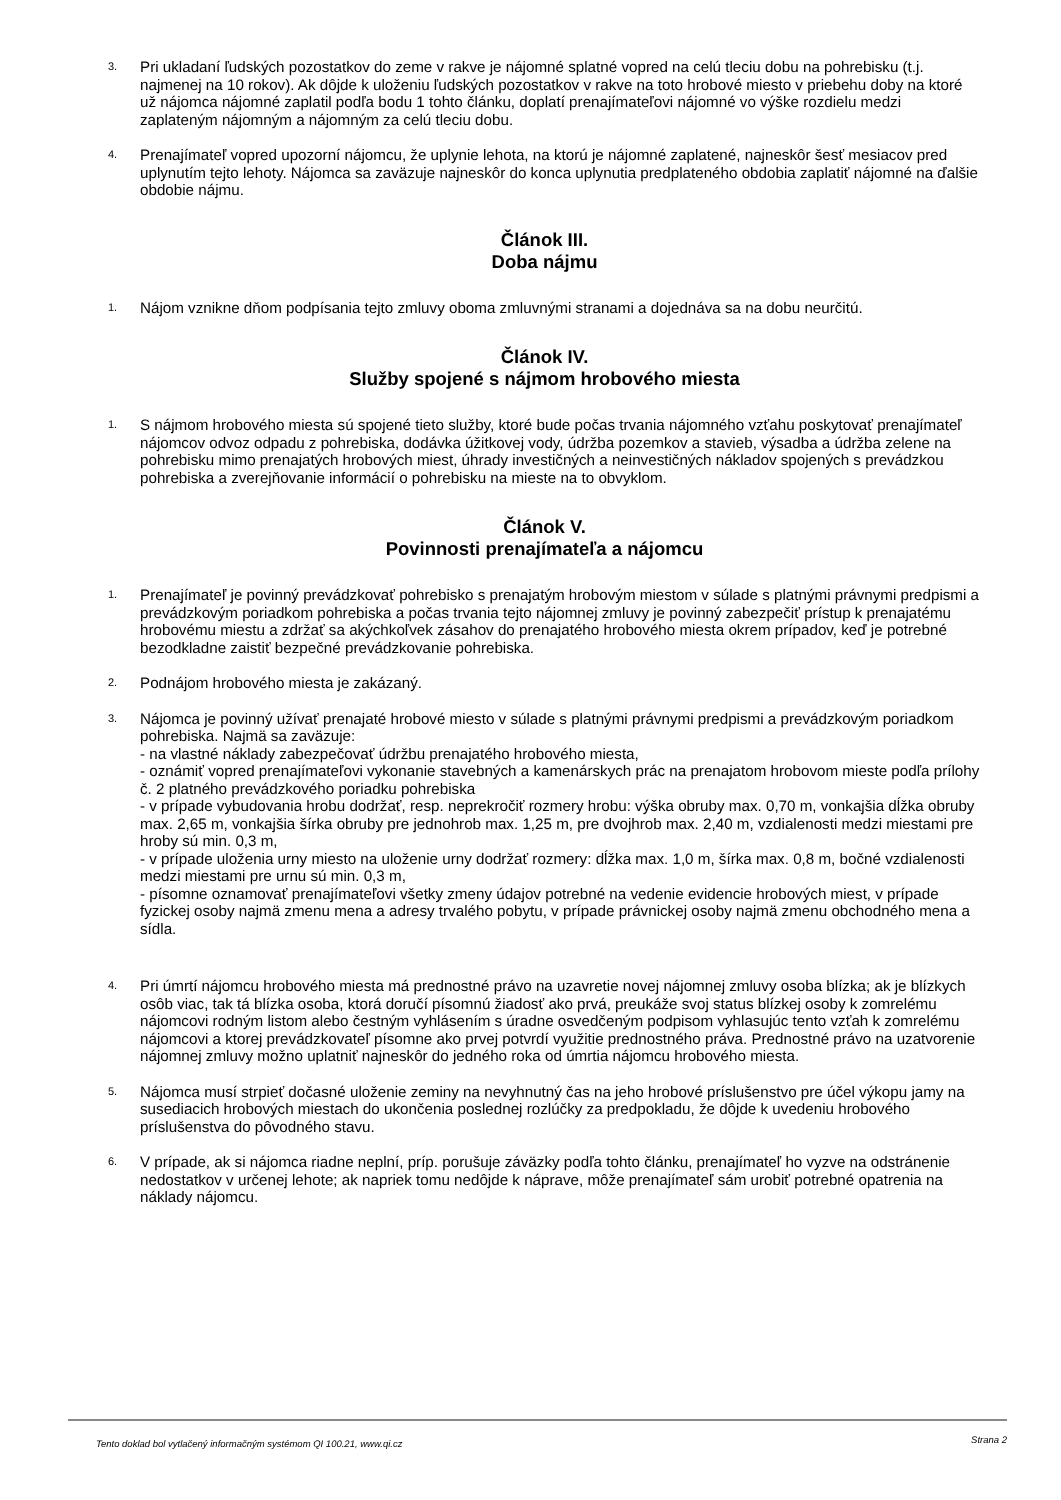3.
Pri ukladaní ľudských pozostatkov do zeme v rakve je nájomné splatné vopred na celú tleciu dobu na pohrebisku (t.j. najmenej na 10 rokov). Ak dôjde k uloženiu ľudských pozostatkov v rakve na toto hrobové miesto v priebehu doby na ktoré už nájomca nájomné zaplatil podľa bodu 1 tohto článku, doplatí prenajímateľovi nájomné vo výške rozdielu medzi zaplateným nájomným a nájomným za celú tleciu dobu.
4.
Prenajímateľ vopred upozorní nájomcu, že uplynie lehota, na ktorú je nájomné zaplatené, najneskôr šesť mesiacov pred uplynutím tejto lehoty. Nájomca sa zaväzuje najneskôr do konca uplynutia predplateného obdobia zaplatiť nájomné na ďalšie obdobie nájmu.
Článok III.
Doba nájmu
1.
Nájom vznikne dňom podpísania tejto zmluvy oboma zmluvnými stranami a dojednáva sa na dobu neurčitú.
Článok IV.
Služby spojené s nájmom hrobového miesta
1.
S nájmom hrobového miesta sú spojené tieto služby, ktoré bude počas trvania nájomného vzťahu poskytovať prenajímateľ nájomcov odvoz odpadu z pohrebiska, dodávka úžitkovej vody, údržba pozemkov a stavieb, výsadba a údržba zelene na pohrebisku mimo prenajatých hrobových miest, úhrady investičných a neinvestičných nákladov spojených s prevádzkou pohrebiska a zverejňovanie informácií o pohrebisku na mieste na to obvyklom.
Článok V.
Povinnosti prenajímateľa a nájomcu
1.
Prenajímateľ je povinný prevádzkovať pohrebisko s prenajatým hrobovým miestom v súlade s platnými právnymi predpismi a prevádzkovým poriadkom pohrebiska a počas trvania tejto nájomnej zmluvy je povinný zabezpečiť prístup k prenajatému hrobovému miestu a zdržať sa akýchkoľvek zásahov do prenajatého hrobového miesta okrem prípadov, keď je potrebné bezodkladne zaistiť bezpečné prevádzkovanie pohrebiska.
2.
Podnájom hrobového miesta je zakázaný.
3.
Nájomca je povinný užívať prenajaté hrobové miesto v súlade s platnými právnymi predpismi a prevádzkovým poriadkom pohrebiska. Najmä sa zaväzuje:
- na vlastné náklady zabezpečovať údržbu prenajatého hrobového miesta,
- oznámiť vopred prenajímateľovi vykonanie stavebných a kamenárskych prác na prenajatom hrobovom mieste podľa prílohy č. 2 platného prevádzkového poriadku pohrebiska
- v prípade vybudovania hrobu dodržať, resp. neprekročiť rozmery hrobu: výška obruby max. 0,70 m, vonkajšia dĺžka obruby max. 2,65 m, vonkajšia šírka obruby pre jednohrob max. 1,25 m, pre dvojhrob max. 2,40 m, vzdialenosti medzi miestami pre hroby sú min. 0,3 m,
- v prípade uloženia urny miesto na uloženie urny dodržať rozmery: dĺžka max. 1,0 m, šírka max. 0,8 m, bočné vzdialenosti medzi miestami pre urnu sú min. 0,3 m,
- písomne oznamovať prenajímateľovi všetky zmeny údajov potrebné na vedenie evidencie hrobových miest, v prípade fyzickej osoby najmä zmenu mena a adresy trvalého pobytu, v prípade právnickej osoby najmä zmenu obchodného mena a sídla.
4.
Pri úmrtí nájomcu hrobového miesta má prednostné právo na uzavretie novej nájomnej zmluvy osoba blízka; ak je blízkych osôb viac, tak tá blízka osoba, ktorá doručí písomnú žiadosť ako prvá, preukáže svoj status blízkej osoby k zomrelému nájomcovi rodným listom alebo čestným vyhlásením s úradne osvedčeným podpisom vyhlasujúc tento vzťah k zomrelému nájomcovi a ktorej prevádzkovateľ písomne ako prvej potvrdí využitie prednostného práva. Prednostné právo na uzatvorenie nájomnej zmluvy možno uplatniť najneskôr do jedného roka od úmrtia nájomcu hrobového miesta.
5.
Nájomca musí strpieť dočasné uloženie zeminy na nevyhnutný čas na jeho hrobové príslušenstvo pre účel výkopu jamy na susediacich hrobových miestach do ukončenia poslednej rozlúčky za predpokladu, že dôjde k uvedeniu hrobového príslušenstva do pôvodného stavu.
6.
V prípade, ak si nájomca riadne neplní, príp. porušuje záväzky podľa tohto článku, prenajímateľ ho vyzve na odstránenie nedostatkov v určenej lehote; ak napriek tomu nedôjde k náprave, môže prenajímateľ sám urobiť potrebné opatrenia na náklady nájomcu.
Tento doklad bol vytlačený informačným systémom QI 100.21, www.qi.cz Strana 2